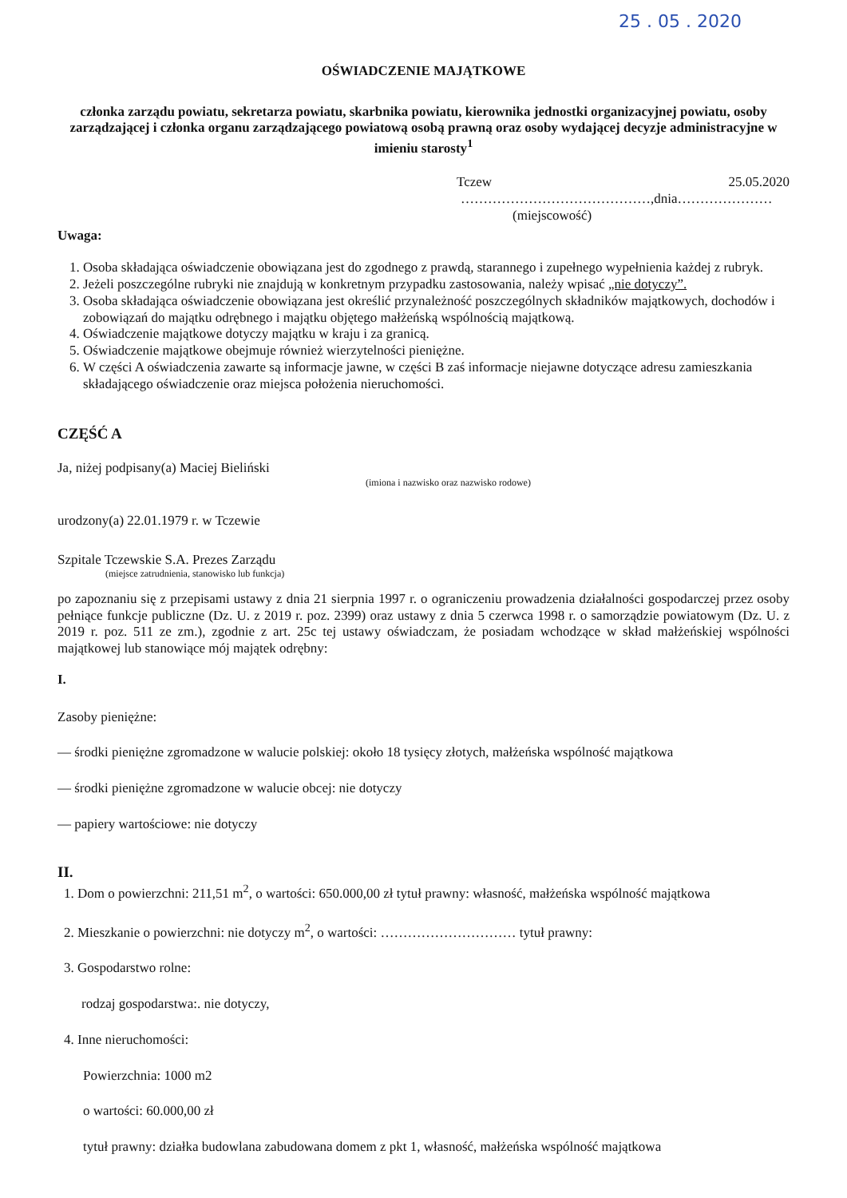25 . 05 . 2020
OŚWIADCZENIE MAJĄTKOWE
członka zarządu powiatu, sekretarza powiatu, skarbnika powiatu, kierownika jednostki organizacyjnej powiatu, osoby zarządzającej i członka organu zarządzającego powiatową osobą prawną oraz osoby wydającej decyzje administracyjne w imieniu starosty<sup>1</sup>
Tczew 25.05.2020
……………………………………,dnia…………………
(miejscowość)
Uwaga:
1. Osoba składająca oświadczenie obowiązana jest do zgodnego z prawdą, starannego i zupełnego wypełnienia każdej z rubryk.
2. Jeżeli poszczególne rubryki nie znajdują w konkretnym przypadku zastosowania, należy wpisać „nie dotyczy”.
3. Osoba składająca oświadczenie obowiązana jest określić przynależność poszczególnych składników majątkowych, dochodów i zobowiązań do majątku odrębnego i majątku objętego małżeńską wspólnością majątkową.
4. Oświadczenie majątkowe dotyczy majątku w kraju i za granicą.
5. Oświadczenie majątkowe obejmuje również wierzytelności pieniężne.
6. W części A oświadczenia zawarte są informacje jawne, w części B zaś informacje niejawne dotyczące adresu zamieszkania składającego oświadczenie oraz miejsca położenia nieruchomości.
CZĘŚĆ A
Ja, niżej podpisany(a) Maciej Bieliński
(imiona i nazwisko oraz nazwisko rodowe)
urodzony(a) 22.01.1979 r. w Tczewie
Szpitale Tczewskie S.A. Prezes Zarządu
(miejsce zatrudnienia, stanowisko lub funkcja)
po zapoznaniu się z przepisami ustawy z dnia 21 sierpnia 1997 r. o ograniczeniu prowadzenia działalności gospodarczej przez osoby pełniące funkcje publiczne (Dz. U. z 2019 r. poz. 2399) oraz ustawy z dnia 5 czerwca 1998 r. o samorządzie powiatowym (Dz. U. z 2019 r. poz. 511 ze zm.), zgodnie z art. 25c tej ustawy oświadczam, że posiadam wchodzące w skład małżeńskiej wspólności majątkowej lub stanowiące mój majątek odrębny:
I.
Zasoby pieniężne:
— środki pieniężne zgromadzone w walucie polskiej: około 18 tysięcy złotych, małżeńska wspólność majątkowa
— środki pieniężne zgromadzone w walucie obcej: nie dotyczy
— papiery wartościowe: nie dotyczy
II.
1. Dom o powierzchni: 211,51 m<sup>2</sup>, o wartości: 650.000,00 zł tytuł prawny: własność, małżeńska wspólność majątkowa
2. Mieszkanie o powierzchni: nie dotyczy m<sup>2</sup>, o wartości: ………………………… tytuł prawny:
3. Gospodarstwo rolne:
rodzaj gospodarstwa:. nie dotyczy,
4. Inne nieruchomości:
Powierzchnia: 1000 m2
o wartości: 60.000,00 zł
tytuł prawny: działka budowlana zabudowana domem z pkt 1, własność, małżeńska wspólność majątkowa